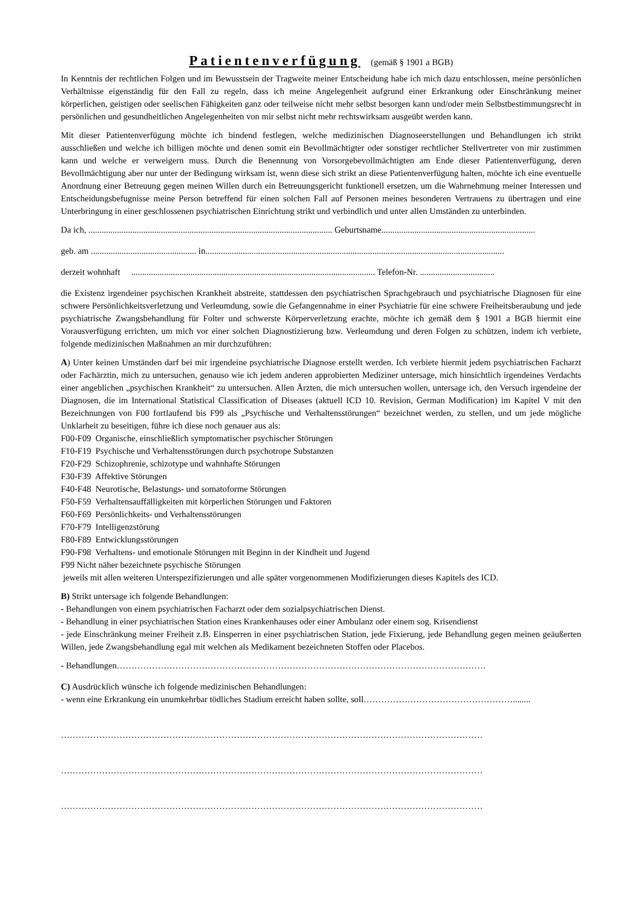Patientenverfügung (gemäß § 1901 a BGB)
In Kenntnis der rechtlichen Folgen und im Bewusstsein der Tragweite meiner Entscheidung habe ich mich dazu entschlossen, meine persönlichen Verhältnisse eigenständig für den Fall zu regeln, dass ich meine Angelegenheit aufgrund einer Erkrankung oder Einschränkung meiner körperlichen, geistigen oder seelischen Fähigkeiten ganz oder teilweise nicht mehr selbst besorgen kann und/oder mein Selbstbestimmungsrecht in persönlichen und gesundheitlichen Angelegenheiten von mir selbst nicht mehr rechtswirksam ausgeübt werden kann.
Mit dieser Patientenverfügung möchte ich bindend festlegen, welche medizinischen Diagnoseerstellungen und Behandlungen ich strikt ausschließen und welche ich billigen möchte und denen somit ein Bevollmächtigter oder sonstiger rechtlicher Stellvertreter von mir zustimmen kann und welche er verweigern muss. Durch die Benennung von Vorsorgebevollmächtigten am Ende dieser Patientenverfügung, deren Bevollmächtigung aber nur unter der Bedingung wirksam ist, wenn diese sich strikt an diese Patientenverfügung halten, möchte ich eine eventuelle Anordnung einer Betreuung gegen meinen Willen durch ein Betreuungsgericht funktionell ersetzen, um die Wahrnehmung meiner Interessen und Entscheidungsbefugnisse meine Person betreffend für einen solchen Fall auf Personen meines besonderen Vertrauens zu übertragen und eine Unterbringung in einer geschlossenen psychiatrischen Einrichtung strikt und verbindlich und unter allen Umständen zu unterbinden.
Da ich, ............................................................................................................... Geburtsname......................................................................
geb. am ................................................ in........................................................................................................................................
derzeit wohnhaft ............................................................................................................... Telefon-Nr. ..................................
die Existenz irgendeiner psychischen Krankheit abstreite, stattdessen den psychiatrischen Sprachgebrauch und psychiatrische Diagnosen für eine schwere Persönlichkeitsverletzung und Verleumdung, sowie die Gefangennahme in einer Psychiatrie für eine schwere Freiheitsberaubung und jede psychiatrische Zwangsbehandlung für Folter und schwerste Körperverletzung erachte, möchte ich gemäß dem § 1901 a BGB hiermit eine Vorausverfügung errichten, um mich vor einer solchen Diagnostizierung bzw. Verleumdung und deren Folgen zu schützen, indem ich verbiete, folgende medizinischen Maßnahmen an mir durchzuführen:
A) Unter keinen Umständen darf bei mir irgendeine psychiatrische Diagnose erstellt werden. Ich verbiete hiermit jedem psychiatrischen Facharzt oder Fachärztin, mich zu untersuchen, genauso wie ich jedem anderen approbierten Mediziner untersage, mich hinsichtlich irgendeines Verdachts einer angeblichen „psychischen Krankheit“ zu untersuchen. Allen Ärzten, die mich untersuchen wollen, untersage ich, den Versuch irgendeine der Diagnosen, die im International Statistical Classification of Diseases (aktuell ICD 10. Revision, German Modification) im Kapitel V mit den Bezeichnungen von F00 fortlaufend bis F99 als „Psychische und Verhaltensstörungen“ bezeichnet werden, zu stellen, und um jede mögliche Unklarheit zu beseitigen, führe ich diese noch genauer aus als:
F00-F09 Organische, einschließlich symptomatischer psychischer Störungen
F10-F19 Psychische und Verhaltensstörungen durch psychotrope Substanzen
F20-F29 Schizophrenie, schizotype und wahnhafte Störungen
F30-F39 Affektive Störungen
F40-F48 Neurotische, Belastungs- und somatoforme Störungen
F50-F59 Verhaltensauffälligkeiten mit körperlichen Störungen und Faktoren
F60-F69 Persönlichkeits- und Verhaltensstörungen
F70-F79 Intelligenzstörung
F80-F89 Entwicklungsstörungen
F90-F98 Verhaltens- und emotionale Störungen mit Beginn in der Kindheit und Jugend
F99 Nicht näher bezeichnete psychische Störungen
jeweils mit allen weiteren Unterspezifizierungen und alle später vorgenommenen Modifizierungen dieses Kapitels des ICD.
B) Strikt untersage ich folgende Behandlungen:
- Behandlungen von einem psychiatrischen Facharzt oder dem sozialpsychiatrischen Dienst.
- Behandlung in einer psychiatrischen Station eines Krankenhauses oder einer Ambulanz oder einem sog. Krisendienst
- jede Einschränkung meiner Freiheit z.B. Einsperren in einer psychiatrischen Station, jede Fixierung, jede Behandlung gegen meinen geäußerten Willen, jede Zwangsbehandlung egal mit welchen als Medikament bezeichneten Stoffen oder Placebos.
- Behandlungen………………………………………………………………………………………………………………
C) Ausdrücklich wünsche ich folgende medizinischen Behandlungen:
- wenn eine Erkrankung ein unumkehrbar tödliches Stadium erreicht haben sollte, soll……………………………………………........
………………………………………………………………………………………………………………………………
………………………………………………………………………………………………………………………………
………………………………………………………………………………………………………………………………